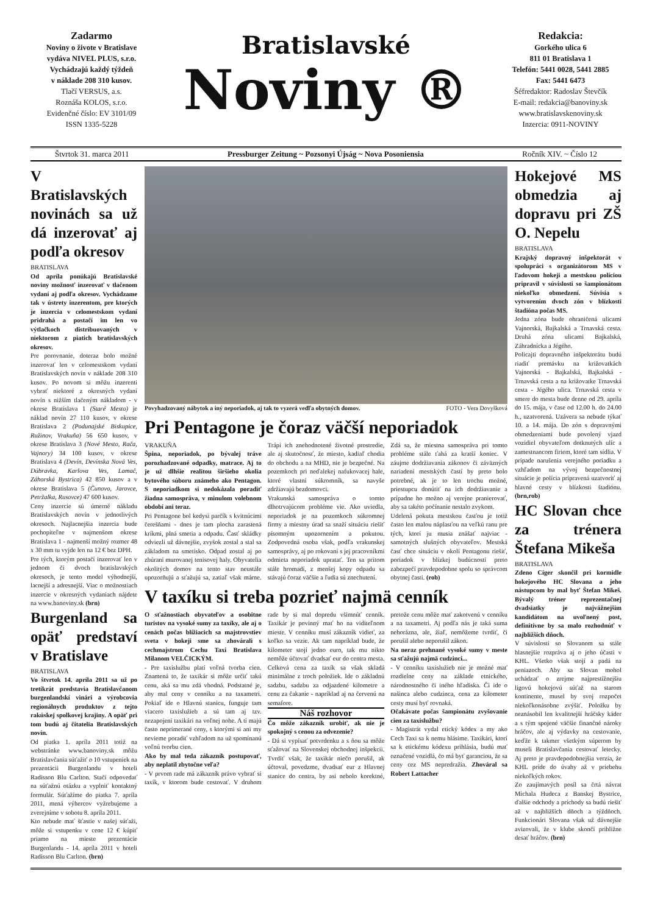Zadarmo
Noviny o živote v Bratislave
vydáva NIVEL PLUS, s.r.o.
Vychádzajú každý týždeň
v náklade 208 310 kusov.
Tlačí VERSUS, a.s.
Roznáša KOLOS, s.r.o.
Evidenčné číslo: EV 3101/09
ISSN 1335-5228
Bratislavské
Noviny ®
Redakcia:
Gorkého ulica 6
811 01 Bratislava 1
Telefón: 5441 0028, 5441 2885
Fax: 5441 6473
Šéfredaktor: Radoslav Števčík
E-mail: redakcia@banoviny.sk
www.bratislavskenoviny.sk
Inzercia: 0911-NOVINY
Štvrtok 31. marca 2011 Pressburger Zeitung ~ Pozsonyi Újság ~ Nova Posoniensia Ročník XIV. ~ Číslo 12
V Bratislavských novinách sa už dá inzerovať aj podľa okresov
BRATISLAVA
Od apríla ponúkajú Bratislavské noviny možnosť inzerovať v tlačenom vydaní aj podľa okresov. Vychádzame tak v ústrety inzerentom, pre ktorých je inzercia v celomestskom vydaní pridrahá a postačí im len vo výtlačkoch distribuovaných v niektorom z piatich bratislavských okresov.
Pre porovnanie, doteraz bolo možné inzerovať len v celomestskom vydaní Bratislavských novín v náklade 208 310 kusov. Po novom si môžu inzerenti vybrať niektoré z okresných vydaní novín s nižším tlačeným nákladom - v okrese Bratislava 1 (Staré Mesto) je náklad novín 27 110 kusov, v okrese Bratislava 2 (Podunajské Biskupice, Ružinov, Vrakuňa) 56 650 kusov, v okrese Bratislava 3 (Nové Mesto, Rača, Vajnory) 34 100 kusov, v okrese Bratislava 4 (Devín, Devínska Nová Ves, Dúbravka, Karlova Ves, Lamač, Záhorská Bystrica) 42 850 kusov a v okrese Bratislava 5 (Čunovo, Jarovce, Petržalka, Rusovce) 47 600 kusov.
Ceny inzercie sú úmerné nákladu Bratislavských novín v jednotlivých okresoch. Najlacnejšia inzercia bude pochopiteľne v najmenšom okrese Bratislava 1 - najmenší možný rozmer 48 x 30 mm tu vyjde len na 12 € bez DPH.
Pre tých, ktorým postačí inzerovať len v jednom či dvoch bratislavských okresoch, je tento model výhodnejší, lacnejší a adresnejší. Viac o možnostiach inzercie v okresných vydaniach nájdete na www.banoviny.sk (brn)
Burgenland sa opäť predstaví v Bratislave
BRATISLAVA
Vo štvrtok 14. apríla 2011 sa už po tretíkrát predstavia Bratislavčanom burgenlandskí vinári a výrobcovia regionálnych produktov z tejto rakúskej spolkovej krajiny. A opäť pri tom budú aj čitatelia Bratislavských novín.
Od piatka 1. apríla 2011 totiž na webstránke www.banoviny.sk môžu Bratislavčania súťažiť o 10 vstupeniek na prezentácii Burgenlandu v hoteli Radisson Blu Carlton. Stačí odpovedať na súťažnú otázku a vyplniť kontaktný formulár. Súťažíme do piatka 7. apríla 2011, mená výhercov vyžrebujeme a zverejníme v sobotu 8. apríla 2011.
Kto nebude mať šťastie v našej súťaži, môže si vstupenku v cene 12 € kúpiť priamo na mieste prezentácie Burgenlandu - 14. apríla 2011 v hoteli Radisson Blu Carlton. (brn)
Povyhadzovaný nábytok a iný neporiadok, aj tak to vyzerá vedľa obytných domov. FOTO - Vera Dovyšková
Pri Pentagone je čoraz väčší neporiadok
VRAKUŇA
Špina, neporiadok, po bývalej tráve porozhadzované odpadky, matrace. Aj to je už dlhšie realitou širšieho okolia bytového súboru známeho ako Pentagon. S neporiadkom si nedokázala poradiť žiadna samospráva, v minulom volebnom období ani teraz.
Pri Pentagone bol kedysi parčík s kvitnúcimi čerešňami - dnes je tam plocha zarastená kríkmi, plná smetia a odpadu. Časť skládky odviezli už dávnejšie, zvyšok zostal a stal sa základom na smetisko. Odpad zostal aj po zbúraní murovanej tenisovej haly. Obyvatelia okolitých domov na tento stav neustále upozorňujú a sťažujú sa, zatiaľ však márne. Trápi ich znehodnotené životné prostredie, ale aj skutočnosť, že miesto, kadiaľ chodia do obchodu a na MHD, nie je bezpečné. Na pozemkoch pri neďalekej nafukovacej hale, ktoré vlastní súkromník, sa navyše zdržiavajú bezdomovci.
Vrakunská samospráva o tomto dlhotrvajúcom probléme vie. Ako uviedla, neporiadok je na pozemkoch súkromnej firmy a miestny úrad sa snaží situáciu riešiť písomným upozornením a pokutou. Zodpovedná osoba však, podľa vrakunskej samosprávy, aj po rokovaní s jej pracovníkmi odmieta neporiadok upratať. Ten sa pritom stále hromadí, z menšej kopy odpadu sa stávajú čoraz väčšie a ľudia sú znechutení.
Zdá sa, že miestna samospráva pri tomto probléme stále ťahá za kratší koniec. V záujme dodržiavania zákonov či záväzných nariadení mestských častí by preto bolo potrebné, ak je to len trochu možné, priestupcu donútiť na ich dodržiavanie a prípadne ho možno aj verejne pranierovať, aby sa takéto počínanie nestalo zvykom.
Udelená pokuta mestskou časťou je totiž často len malou náplasťou na veľkú ranu pre tých, ktorí ju musia znášať najviac - samotných slušných obyvateľov. Mestská časť chce situáciu v okolí Pentagonu riešiť, poriadok v blízkej budúcnosti preto zabezpečí pravdepodobne spolu so správcom obytnej časti. (rob)
V taxíku si treba pozrieť najmä cenník
O sťažnostiach obyvateľov a osobitne turistov na vysoké sumy za taxíky, ale aj o cenách počas blížiacich sa majstrovstiev sveta v hokeji sme sa zhovárali s cechmajstrom Cechu Taxi Bratislava Milanom VELČICKÝM.
- Pre taxislužbu platí voľná tvorba cien. Znamená to, že taxikár si môže určiť takú cenu, aká sa mu zdá vhodná. Podstatné je, aby mal ceny v cenníku a na taxametri. Pokiaľ ide o Hlavnú stanicu, funguje tam viacero taxislužieb a sú tam aj tzv. nezapojení taxikári na voľnej nohe. A tí majú často neprimerané ceny, s ktorými si ani my nevieme poradiť vzhľadom na už spomínanú voľnú tvorbu cien.
Ako by mal teda zákazník postupovať, aby neplatil zbytočne veľa?
- V prvom rade má zákazník právo vybrať si taxík, v ktorom bude cestovať. V druhom rade by si mal dopredu všimnúť cenník. Taxikár je povinný mať ho na viditeľnom mieste. V cenníku musí zákazník vidieť, za koľko sa vezie. Ak tam napríklad bude, že kilometer stojí jedno euro, tak mu nikto nemôže účtovať dvadsať eur do centra mesta. Celková cena za taxík sa však skladá minimálne z troch položiek. Ide o základnú sadzbu, sadzbu za odjazdené kilometre a cenu za čakanie - napríklad aj na červenú na semafore.
Náš rozhovor
Čo môže zákazník urobiť, ak nie je spokojný s cenou za odvezenie?
- Dá si vypísať potvrdenku a s ňou sa môže sťažovať na Slovenskej obchodnej inšpekcii. Tvrdiť však, že taxikár niečo porušil, ak účtoval, povedzme, dvadsať eur z Hlavnej stanice do centra, by asi nebolo korektné, pretože cenu môže mať zakotvenú v cenníku a na taxametri. Aj podľa nás je taká suma nehorázna, ale, žiaľ, nemôžeme tvrdiť, či porušil alebo neporušil zákon.
Na neraz prehnané vysoké sumy v meste sa sťažujú najmä cudzinci...
- V cenníku taxislužieb nie je možné mať rozdielne ceny na základe etnického, národnostného či iného hľadiska. Či ide o našinca alebo cudzinca, cena za kilometer cesty musí byť rovnaká.
Očakávate počas šampionátu zvyšovanie cien za taxislužbu?
- Magistrát vydal etický kódex a my ako Cech Taxi sa k nemu hlásime. Taxikári, ktorí sa k etickému kódexu prihlásia, budú mať označené vozidlá, čo má byť garanciou, že sa ceny cez MS nepredražia. Zhováral sa Robert Lattacher
Hokejové MS obmedzia aj dopravu pri ZŠ O. Nepelu
BRATISLAVA
Krajský dopravný inšpektorát v spolupráci s organizátorom MS v ľadovom hokeji a mestskou políciou pripravil v súvislosti so šampionátom niekoľko obmedzení. Súvisia s vytvorením dvoch zón v blízkosti štadióna počas MS.
Jedna zóna bude ohraničená ulicami Vajnorská, Bajkalská a Trnavská cesta. Druhá zóna ulicami Bajkalská, Záhradnícka a Jégého.
Policajti dopravného inšpektorátu budú riadiť premávku na križovatkách Vajnorská - Bajkalská, Bajkalská - Trnavská cesta a na križovatke Trnavská cesta - Jégého ulica. Trnavská cesta v smere do mesta bude denne od 29. apríla do 15. mája, v čase od 12.00 h. do 24.00 h., uzatvorená. Uzávera sa nebude týkať 10. a 14. mája. Do zón s dopravnými obmedzeniami bude povolený vjazd vozidiel obyvateľom dotknutých ulíc a zamestnancom firiem, ktoré tam sídlia. V prípade narušenia verejného poriadku a vzhľadom na vývoj bezpečnostnej situácie je polícia pripravená uzatvoriť aj hlavné cesty v blízkosti štadiónu. (brn,rob)
HC Slovan chce za trénera Štefana Mikeša
BRATISLAVA
Zdeno Cíger skončil pri kormidle hokejového HC Slovana a jeho nástupcom by mal byť Štefan Mikeš. Bývalý tréner reprezentačnej dvadsiatky je najvážnejším kandidátom na uvoľnený post, definitívne by sa malo rozhodnúť v najbližších dňoch.
V súvislosti so Slovanom sa stále hlasnejšie rozpráva aj o jeho účasti v KHL. Všetko však stojí a padá na peniazoch. Aby sa Slovan mohol uchádzať o zrejme najprestížnejšiu ligovú hokejovú súťaž na starom kontinente, musel by svoj rozpočet niekoľkonásobne zvýšiť. Položku by neznásobil len kvalitnejší hráčsky káder a s tým spojené väčšie finančné nároky hráčov, ale aj výdavky na cestovanie, keďže k takmer všetkým súperom by museli Bratislavčania cestovať letecky. Aj preto je pravdepodobnejšia verzia, že KHL príde do úvahy až v priebehu niekoľkých rokov.
Zo zaujímavých posíl sa črtá návrat Michala Hudeca z Banskej Bystrice, ďalšie odchody a príchody sa budú riešiť až v najbližších dňoch a týždňoch. Funkcionári Slovana však už dávnejšie avizovali, že v klube skončí približne desať hráčov. (brn)